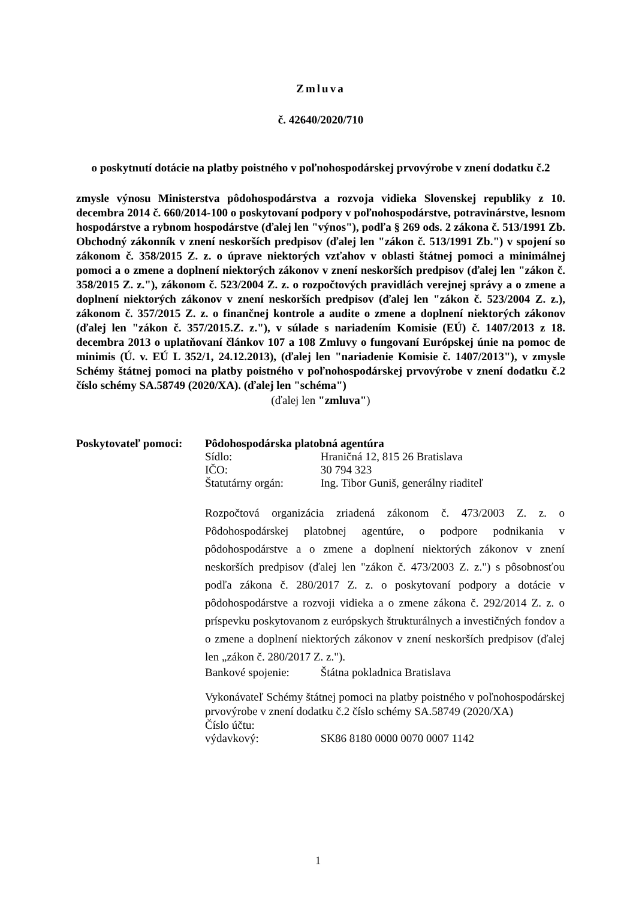Zmluva
č. 42640/2020/710
o poskytnutí dotácie na platby poistného v poľnohospodárskej prvovýrobe v znení dodatku č.2
zmysle výnosu Ministerstva pôdohospodárstva a rozvoja vidieka Slovenskej republiky z 10. decembra 2014 č. 660/2014-100 o poskytovaní podpory v poľnohospodárstve, potravinárstve, lesnom hospodárstve a rybnom hospodárstve (ďalej len "výnos"), podľa § 269 ods. 2 zákona č. 513/1991 Zb. Obchodný zákonník v znení neskorších predpisov (ďalej len "zákon č. 513/1991 Zb.") v spojení so zákonom č. 358/2015 Z. z. o úprave niektorých vzťahov v oblasti štátnej pomoci a minimálnej pomoci a o zmene a doplnení niektorých zákonov v znení neskorších predpisov (ďalej len "zákon č. 358/2015 Z. z."), zákonom č. 523/2004 Z. z. o rozpočtových pravidlách verejnej správy a o zmene a doplnení niektorých zákonov v znení neskorších predpisov (ďalej len "zákon č. 523/2004 Z. z.), zákonom č. 357/2015 Z. z. o finančnej kontrole a audite o zmene a doplnení niektorých zákonov (ďalej len "zákon č. 357/2015.Z. z."), v súlade s nariadením Komisie (EÚ) č. 1407/2013 z 18. decembra 2013 o uplatňovaní článkov 107 a 108 Zmluvy o fungovaní Európskej únie na pomoc de minimis (Ú. v. EÚ L 352/1, 24.12.2013), (ďalej len "nariadenie Komisie č. 1407/2013"), v zmysle Schémy štátnej pomoci na platby poistného v poľnohospodárskej prvovýrobe v znení dodatku č.2 číslo schémy SA.58749 (2020/XA). (ďalej len "schéma")
(ďalej len "zmluva")
Poskytovateľ pomoci:
Pôdohospodárska platobná agentúra
Sídlo: Hraničná 12, 815 26 Bratislava
IČO: 30 794 323
Štatutárny orgán: Ing. Tibor Guniš, generálny riaditeľ
Rozpočtová organizácia zriadená zákonom č. 473/2003 Z. z. o Pôdohospodárskej platobnej agentúre, o podpore podnikania v pôdohospodárstve a o zmene a doplnení niektorých zákonov v znení neskorších predpisov (ďalej len "zákon č. 473/2003 Z. z.") s pôsobnosťou podľa zákona č. 280/2017 Z. z. o poskytovaní podpory a dotácie v pôdohospodárstve a rozvoji vidieka a o zmene zákona č. 292/2014 Z. z. o príspevku poskytovanom z európskych štrukturálnych a investičných fondov a o zmene a doplnení niektorých zákonov v znení neskorších predpisov (ďalej len „zákon č. 280/2017 Z. z.").
Bankové spojenie: Štátna pokladnica Bratislava
Vykonávateľ Schémy štátnej pomoci na platby poistného v poľnohospodárskej prvovýrobe v znení dodatku č.2 číslo schémy SA.58749 (2020/XA)
Číslo účtu:
výdavkový: SK86 8180 0000 0070 0007 1142
1